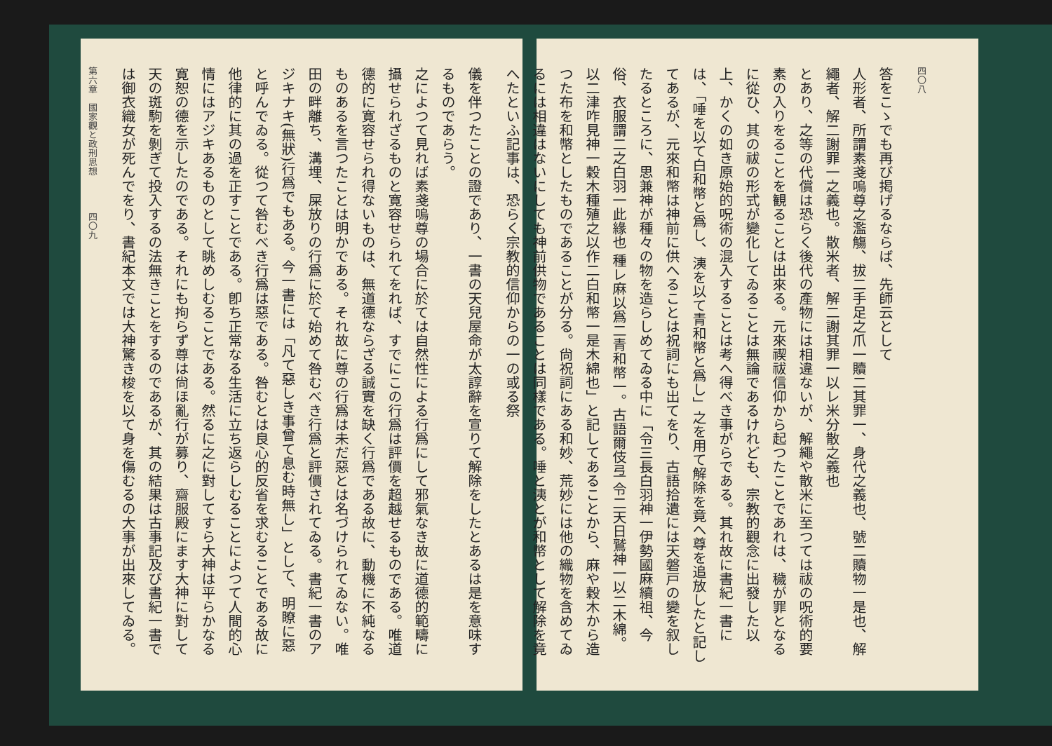四〇八
答をこゝでも再び掲げるならば、先師云として
人形者、所謂素戔嗚尊之濫觴、拔二手足之爪一贖二其罪一、身代之義也、號二贖物一是也、解繩者、解二謝罪一之義也。散米者、解二謝其罪一以レ米分散之義也
とあり、之等の代償は恐らく後代の產物には相違ないが、解繩や散米に至つては祓の呪術的要素の入りをることを観ることは出來る。元來禊祓信仰から起つたことであれは、穢が罪となるに從ひ、其の祓の形式が變化してゐることは無論であるけれども、宗教的觀念に出發した以上、かくの如き原始的呪術の混入することは考へ得べき事がらである。其れ故に書紀一書には、「唾を以て白和幣と爲し、洟を以て青和幣と爲し」之を用て解除を竟へ尊を追放したと記してあるが、元來和幣は神前に供へることは祝詞にも出てをり、古語拾遺には天磐戸の變を叙したるところに、思兼神が種々の物を造らしめてゐる中に「令三長白羽神一伊勢國麻續祖、今俗、衣服謂二之白羽一此緣也 種レ麻以爲二青和幣一。古語爾伎弖 令二天日鷲神一以二木綿。以二津咋見神一穀木種殖之以作二白和幣一是木綿也」と記してあることから、麻や穀木から造つた布を和幣としたものであることが分る。尙祝詞にある和妙、荒妙には他の織物を含めてゐるには相違はないにしても神前供物であることは同樣である。唾と洟とが和幣として解除を竟へたといふ記事は、恐らく宗教的信仰からの一の或る祭
儀を伴つたことの證であり、一書の天兒屋命が太諄辭を宣りて解除をしたとあるは是を意味するものであらう。
之によつて見れば素戔嗚尊の場合に於ては自然性による行爲にして邪氣なき故に道德的範疇に攝せられざるものと寛容せられてをれば、すでにこの行爲は評價を超越せるものである。唯道德的に寛容せられ得ないものは、無道德ならざる誠實を缺く行爲である故に、動機に不純なるものあるを言つたことは明かである。それ故に尊の行爲は未だ惡とは名づけられてゐない。唯田の畔離ち、溝埋、屎放りの行爲に於て始めて咎むべき行爲と評價されてゐる。書紀一書のアジキナキ(無狀)行爲でもある。今一書には「凡て惡しき事曾て息む時無し」として、明瞭に惡と呼んでゐる。從つて咎むべき行爲は惡である。咎むとは良心的反省を求むることである故に他律的に其の過を正すことである。卽ち正常なる生活に立ち返らしむることによつて人間的心情にはアジキあるものとして眺めしむることである。然るに之に對してすら大神は平らかなる寛恕の德を示したのである。それにも拘らず尊は尙ほ亂行が募り、齋服殿にます大神に對して天の斑駒を剝ぎて投入するの法無きことをするのであるが、其の結果は古事記及び書紀一書では御衣織女が死んでをり、書紀本文では大神驚き梭を以て身を傷むるの大事が出來してゐる。
第六章　國家觀と政刑思想　　　　四〇九